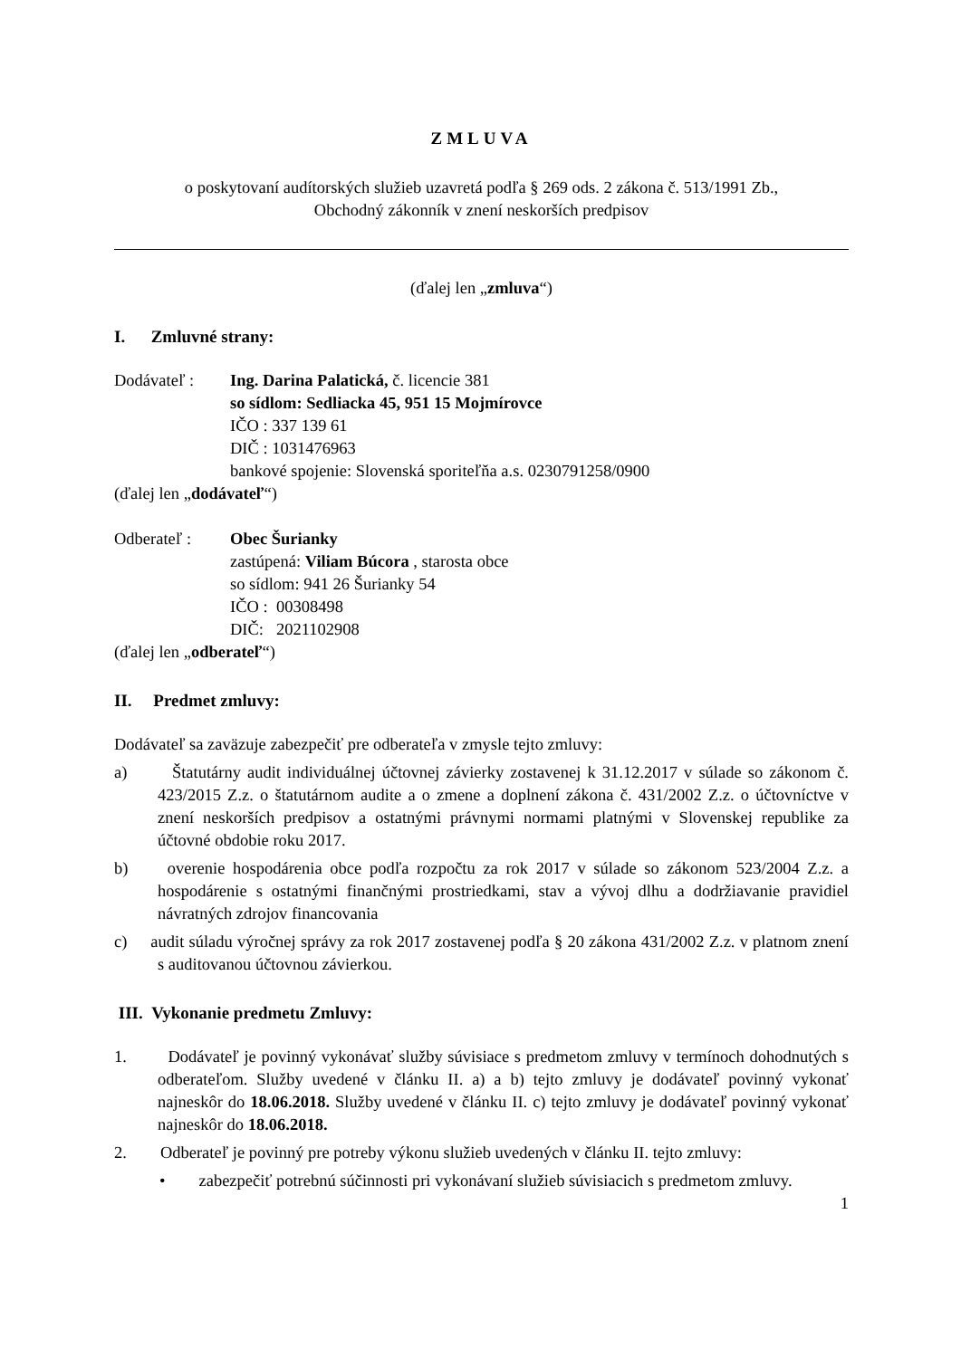ZMLUVA
o poskytovaní audítorských služieb uzavretá podľa § 269 ods. 2 zákona č. 513/1991 Zb.,
Obchodný zákonník v znení neskorších predpisov
(ďalej len „zmluva“)
I. Zmluvné strany:
Dodávateľ : Ing. Darina Palatická, č. licencie 381
so sídlom: Sedliacka 45, 951 15 Mojmírovce
IČO : 337 139 61
DIČ : 1031476963
bankové spojenie: Slovenská sporiteľňa a.s. 0230791258/0900
(ďalej len „dodávateľ“)
Odberateľ : Obec Šurianky
zastúpená: Viliam Búcora , starosta obce
so sídlom: 941 26 Šurianky 54
IČO : 00308498
DIČ: 2021102908
(ďalej len „odberateľ“)
II. Predmet zmluvy:
Dodávateľ sa zaväzuje zabezpečiť pre odberateľa v zmysle tejto zmluvy:
a) Štatutárny audit individuálnej účtovnej závierky zostavenej k 31.12.2017 v súlade so zákonom č. 423/2015 Z.z. o štatutárnom audite a o zmene a doplnení zákona č. 431/2002 Z.z. o účtovníctve v znení neskorších predpisov a ostatnými právnymi normami platnými v Slovenskej republike za účtovné obdobie roku 2017.
b) overenie hospodárenia obce podľa rozpočtu za rok 2017 v súlade so zákonom 523/2004 Z.z. a hospodárenie s ostatnými finančnými prostriedkami, stav a vývoj dlhu a dodržiavanie pravidiel návratných zdrojov financovania
c) audit súladu výročnej správy za rok 2017 zostavenej podľa § 20 zákona 431/2002 Z.z. v platnom znení s auditovanou účtovnou závierkou.
III. Vykonanie predmetu Zmluvy:
1. Dodávateľ je povinný vykonávať služby súvisiace s predmetom zmluvy v termínoch dohodnutých s odberateľom. Služby uvedené v článku II. a) a b) tejto zmluvy je dodávateľ povinný vykonať najneskôr do 18.06.2018. Služby uvedené v článku II. c) tejto zmluvy je dodávateľ povinný vykonať najneskôr do 18.06.2018.
2. Odberateľ je povinný pre potreby výkonu služieb uvedených v článku II. tejto zmluvy:
• zabezpečiť potrebnú súčinnosti pri vykonávaní služieb súvisiacich s predmetom zmluvy.
1